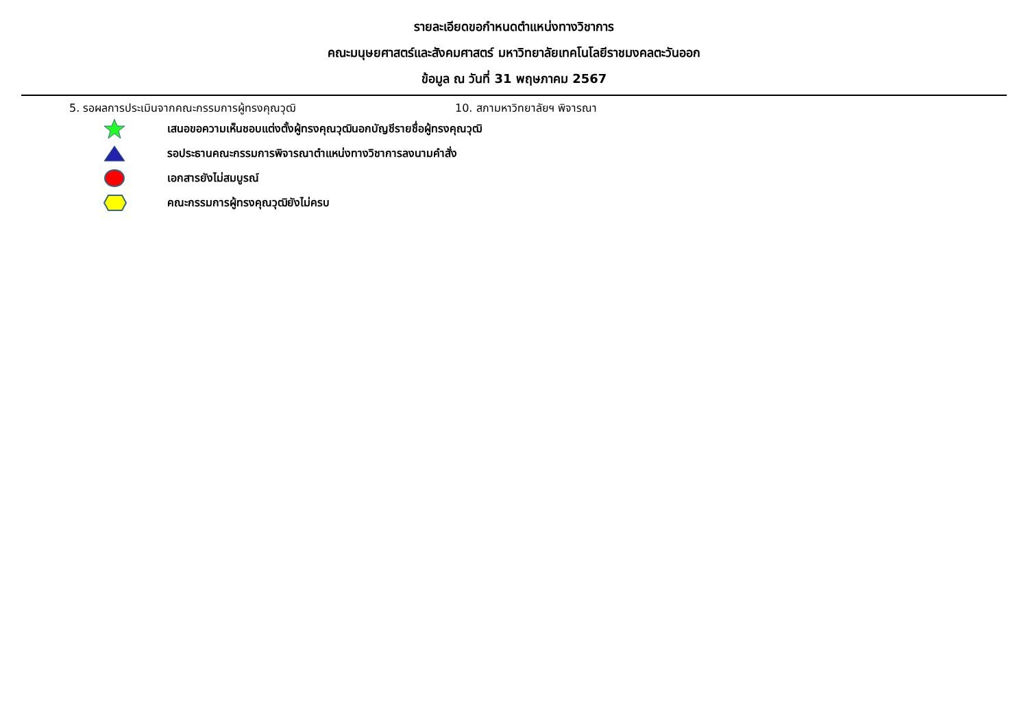รายละเอียดขอกำหนดตำแหน่งทางวิชาการ
คณะมนุษยศาสตร์และสังคมศาสตร์ มหาวิทยาลัยเทคโนโลยีราชมงคลตะวันออก
ข้อมูล ณ วันที่ 31 พฤษภาคม 2567
5. รอผลการประเมินจากคณะกรรมการผู้ทรงคุณวุฒิ 10. สภามหาวิทยาลัยฯ พิจารณา
เสนอขอความเห็นชอบแต่งตั้งผู้ทรงคุณวุฒินอกบัญชีรายชื่อผู้ทรงคุณวุฒิ
รอประธานคณะกรรมการพิจารณาตำแหน่งทางวิชาการลงนามคำสั่ง
เอกสารยังไม่สมบูรณ์
คณะกรรมการผู้ทรงคุณวุฒิยังไม่ครบ